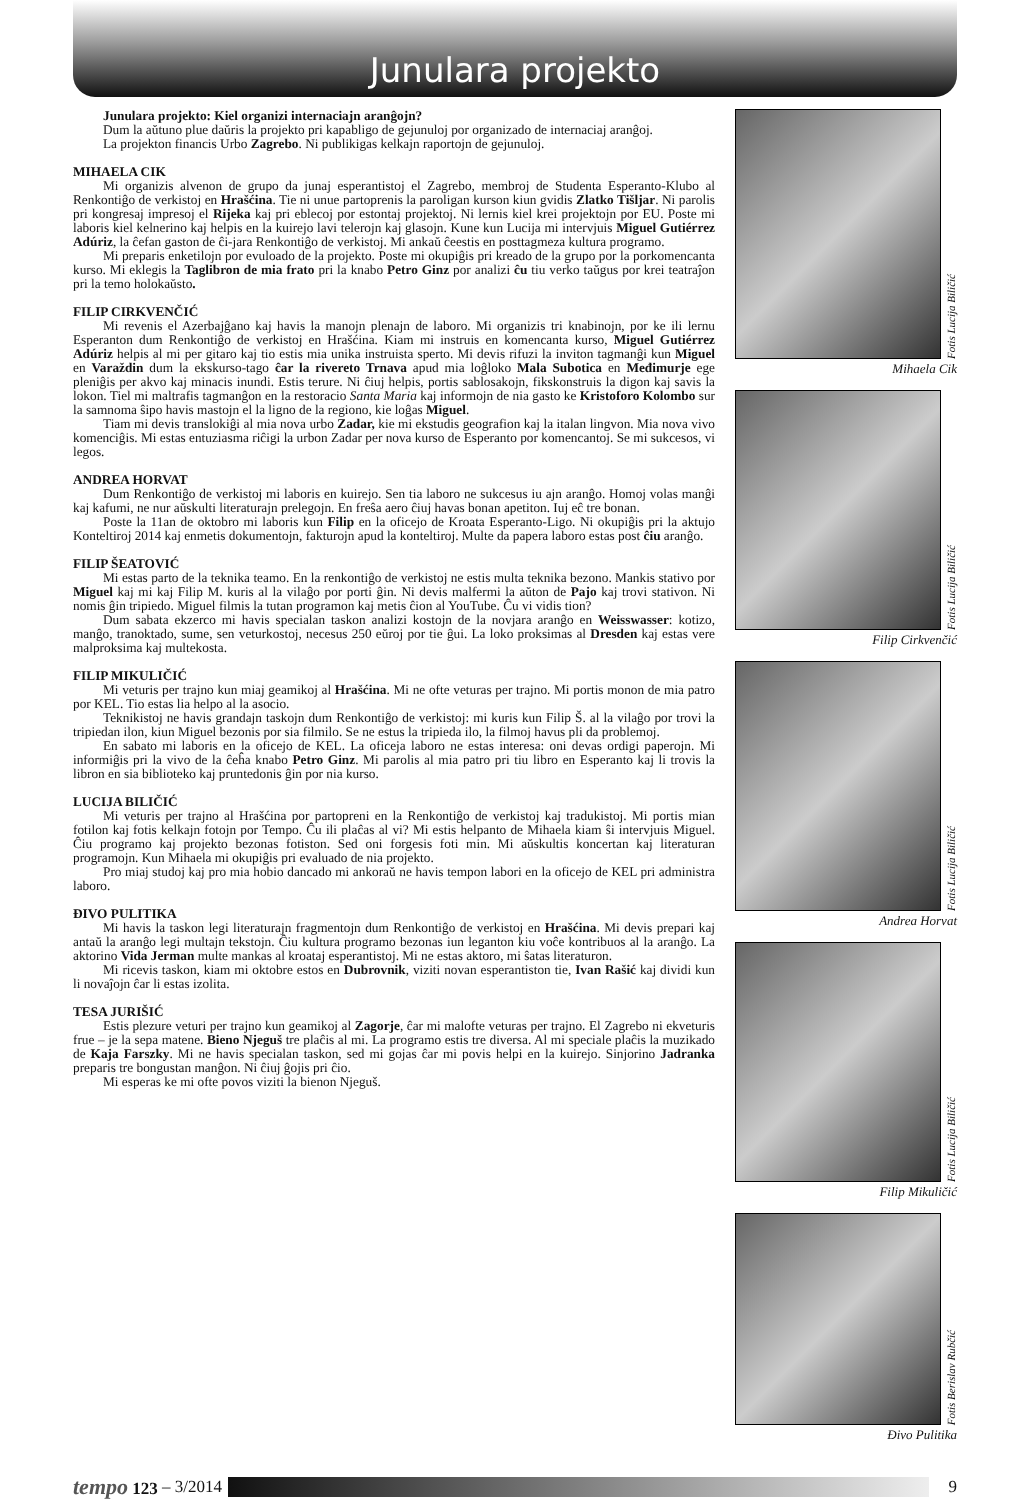Junulara projekto
Junulara projekto: Kiel organizi internaciajn aranĝojn?
Dum la aŭtuno plue daŭris la projekto pri kapabligo de gejunuloj por organizado de internaciaj aranĝoj.
La projekton financis Urbo Zagrebo. Ni publikigas kelkajn raportojn de gejunuloj.
MIHAELA CIK
Mi organizis alvenon de grupo da junaj esperantistoj el Zagrebo, membroj de Studenta Esperanto-Klubo al Renkontiĝo de verkistoj en Hrašćina. Tie ni unue partoprenis la paroligan kurson kiun gvidis Zlatko Tišljar. Ni parolis pri kongresaj impresoj el Rijeka kaj pri eblecoj por estontaj projektoj. Ni lernis kiel krei projektojn por EU. Poste mi laboris kiel kelnerino kaj helpis en la kuirejo lavi telerojn kaj glasojn. Kune kun Lucija mi intervjuis Miguel Gutiérrez Adúriz, la ĉefan gaston de ĉi-jara Renkontiĝo de verkistoj. Mi ankaŭ ĉeestis en posttagmeza kultura programo.
Mi preparis enketilojn por evuloado de la projekto. Poste mi okupiĝis pri kreado de la grupo por la porkomencanta kurso. Mi eklegis la Taglibron de mia frato pri la knabo Petro Ginz por analizi ĉu tiu verko taŭgus por krei teatraĵon pri la temo holokaŭsto.
FILIP CIRKVENČIĆ
Mi revenis el Azerbajĝano kaj havis la manojn plenajn de laboro. Mi organizis tri knabinojn, por ke ili lernu Esperanton dum Renkontiĝo de verkistoj en Hrašćina. Kiam mi instruis en komencanta kurso, Miguel Gutiérrez Adúriz helpis al mi per gitaro kaj tio estis mia unika instruista sperto. Mi devis rifuzi la inviton tagmanĝi kun Miguel en Varaždin dum la ekskurso-tago ĉar la rivereto Trnava apud mia loĝloko Mala Subotica en Međimurje ege pleniĝis per akvo kaj minacis inundi. Estis terure. Ni ĉiuj helpis, portis sablosakojn, fikskonstruis la digon kaj savis la lokon. Tiel mi maltrafis tagmanĝon en la restoracio Santa Maria kaj informojn de nia gasto ke Kristoforo Kolombo sur la samnoma ŝipo havis mastojn el la ligno de la regiono, kie loĝas Miguel.
Tiam mi devis translokiĝi al mia nova urbo Zadar, kie mi ekstudis geografion kaj la italan lingvon. Mia nova vivo komenciĝis. Mi estas entuziasma riĉigi la urbon Zadar per nova kurso de Esperanto por komencantoj. Se mi sukcesos, vi legos.
ANDREA HORVAT
Dum Renkontiĝo de verkistoj mi laboris en kuirejo. Sen tia laboro ne sukcesus iu ajn aranĝo. Homoj volas manĝi kaj kafumi, ne nur aŭskulti literaturajn prelegojn. En freŝa aero ĉiuj havas bonan apetiton. Iuj eĉ tre bonan.
Poste la 11an de oktobro mi laboris kun Filip en la oficejo de Kroata Esperanto-Ligo. Ni okupiĝis pri la aktujo Konteltiroj 2014 kaj enmetis dokumentojn, fakturojn apud la konteltiroj. Multe da papera laboro estas post ĉiu aranĝo.
FILIP ŠEATOVIĆ
Mi estas parto de la teknika teamo. En la renkontiĝo de verkistoj ne estis multa teknika bezono. Mankis stativo por Miguel kaj mi kaj Filip M. kuris al la vilaĝo por porti ĝin. Ni devis malfermi la aŭton de Pajo kaj trovi stativon. Ni nomis ĝin tripiedo. Miguel filmis la tutan programon kaj metis ĉion al YouTube. Ĉu vi vidis tion?
Dum sabata ekzerco mi havis specialan taskon analizi kostojn de la novjara aranĝo en Weisswasser: kotizo, manĝo, tranoktado, sume, sen veturkostoj, necesus 250 eŭroj por tie ĝui. La loko proksimas al Dresden kaj estas vere malproksima kaj multekosta.
FILIP MIKULIČIĆ
Mi veturis per trajno kun miaj geamikoj al Hrašćina. Mi ne ofte veturas per trajno. Mi portis monon de mia patro por KEL. Tio estas lia helpo al la asocio.
Teknikistoj ne havis grandajn taskojn dum Renkontiĝo de verkistoj: mi kuris kun Filip Š. al la vilaĝo por trovi la tripiedan ilon, kiun Miguel bezonis por sia filmilo. Se ne estus la tripieda ilo, la filmoj havus pli da problemoj.
En sabato mi laboris en la oficejo de KEL. La oficeja laboro ne estas interesa: oni devas ordigi paperojn. Mi informiĝis pri la vivo de la ĉeĥa knabo Petro Ginz. Mi parolis al mia patro pri tiu libro en Esperanto kaj li trovis la libron en sia biblioteko kaj pruntedonis ĝin por nia kurso.
LUCIJA BILIČIĆ
Mi veturis per trajno al Hrašćina por partopreni en la Renkontiĝo de verkistoj kaj tradukistoj. Mi portis mian fotilon kaj fotis kelkajn fotojn por Tempo. Ĉu ili plaĉas al vi? Mi estis helpanto de Mihaela kiam ŝi intervjuis Miguel. Ĉiu programo kaj projekto bezonas fotiston. Sed oni forgesis foti min. Mi aŭskultis koncertan kaj literaturan programojn. Kun Mihaela mi okupiĝis pri evaluado de nia projekto.
Pro miaj studoj kaj pro mia hobio dancado mi ankoraŭ ne havis tempon labori en la oficejo de KEL pri administra laboro.
ĐIVO PULITIKA
Mi havis la taskon legi literaturajn fragmentojn dum Renkontiĝo de verkistoj en Hrašćina. Mi devis prepari kaj antaŭ la aranĝo legi multajn tekstojn. Ĉiu kultura programo bezonas iun leganton kiu voĉe kontribuos al la aranĝo. La aktorino Vida Jerman multe mankas al kroataj esperantistoj. Mi ne estas aktoro, mi ŝatas literaturon.
Mi ricevis taskon, kiam mi oktobre estos en Dubrovnik, viziti novan esperantiston tie, Ivan Rašić kaj dividi kun li novaĵojn ĉar li estas izolita.
TESA JURIŠIĆ
Estis plezure veturi per trajno kun geamikoj al Zagorje, ĉar mi malofte veturas per trajno. El Zagrebo ni ekveturis frue – je la sepa matene. Bieno Njeguš tre plaĉis al mi. La programo estis tre diversa. Al mi speciale plaĉis la muzikado de Kaja Farszky. Mi ne havis specialan taskon, sed mi gojas ĉar mi povis helpi en la kuirejo. Sinjorino Jadranka preparis tre bongustan manĝon. Ni ĉiuj ĝojis pri ĉio.
Mi esperas ke mi ofte povos viziti la bienon Njeguš.
Fotis Lucija Biličić
Mihaela Cik
Fotis Lucija Biličić
Filip Cirkvenčić
Fotis Lucija Biličić
Andrea Horvat
Fotis Lucija Biličić
Filip Mikuličić
Fotis Berislav Rubčić
Đivo Pulitika
tempo 123 – 3/2014
9